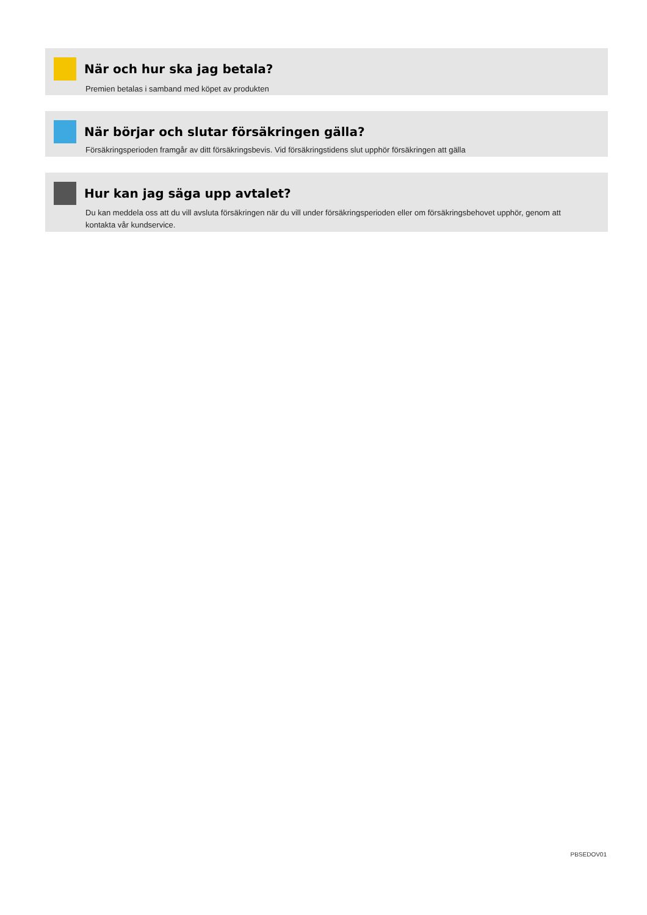När och hur ska jag betala?
Premien betalas i samband med köpet av produkten
När börjar och slutar försäkringen gälla?
Försäkringsperioden framgår av ditt försäkringsbevis. Vid försäkringstidens slut upphör försäkringen att gälla
Hur kan jag säga upp avtalet?
Du kan meddela oss att du vill avsluta försäkringen när du vill under försäkringsperioden eller om försäkringsbehovet upphör, genom att kontakta vår kundservice.
PBSEDOV01